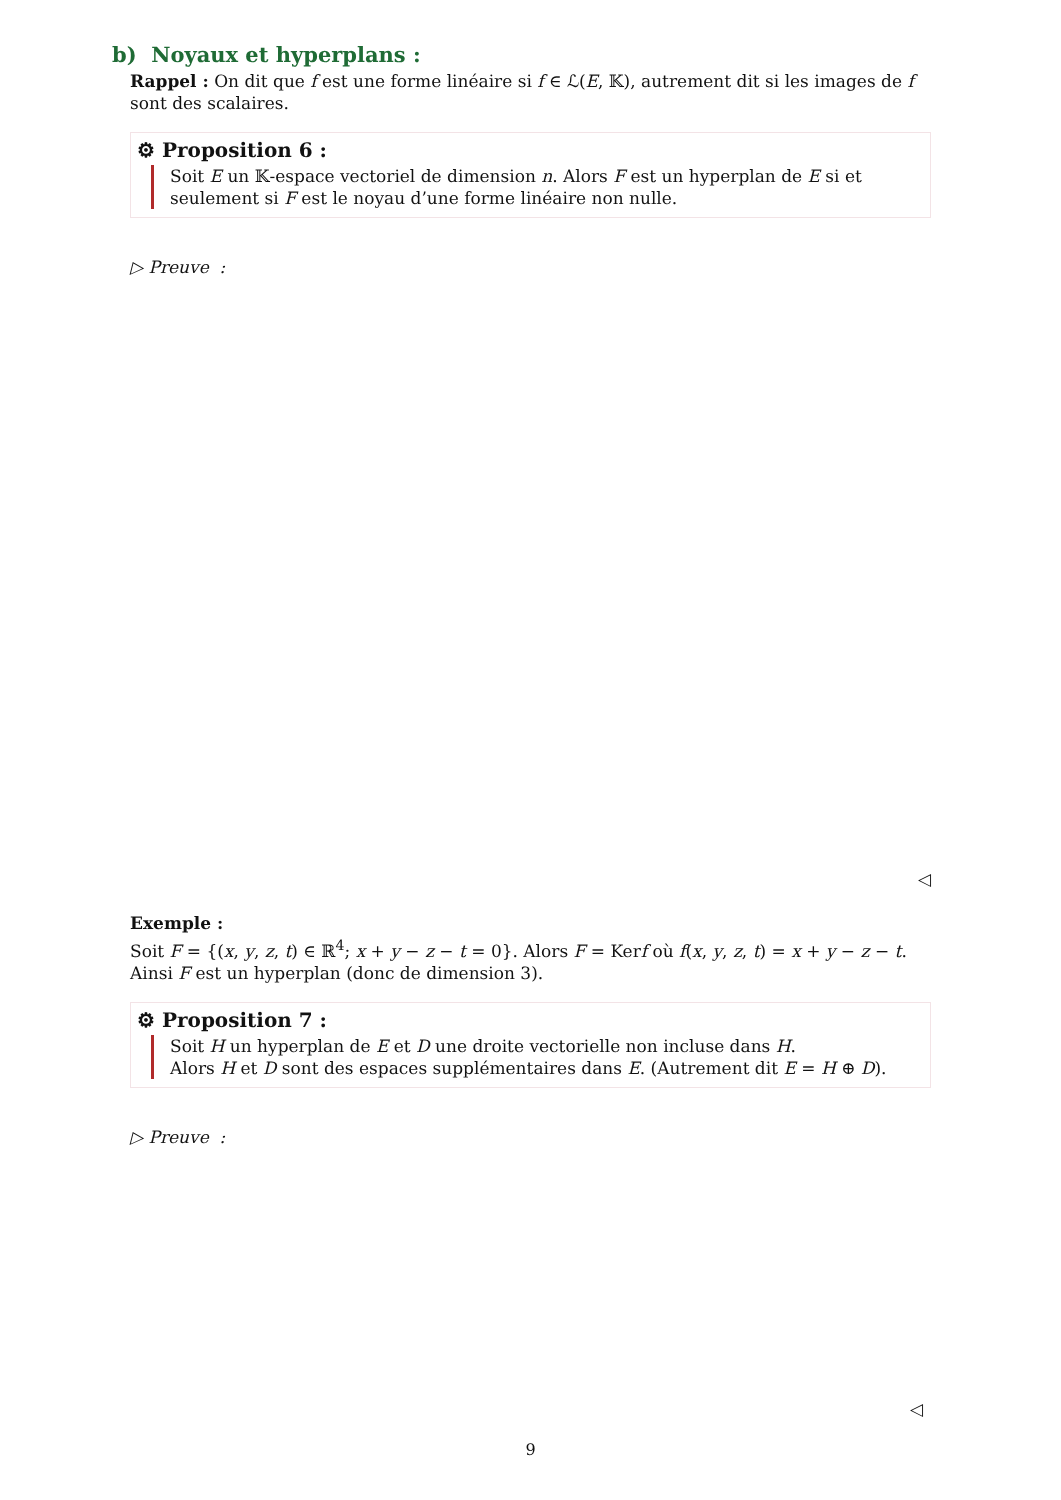b) Noyaux et hyperplans :
Rappel : On dit que f est une forme linéaire si f ∈ ℒ(E, 𝕂), autrement dit si les images de f sont des scalaires.
⚙ Proposition 6 :
Soit E un 𝕂-espace vectoriel de dimension n. Alors F est un hyperplan de E si et seulement si F est le noyau d’une forme linéaire non nulle.
▷ Preuve :
◁
Exemple :
Soit F = {(x, y, z, t) ∈ ℝ<sup>4</sup>; x + y − z − t = 0}. Alors F = Kerf où f(x, y, z, t) = x + y − z − t.
Ainsi F est un hyperplan (donc de dimension 3).
⚙ Proposition 7 :
Soit H un hyperplan de E et D une droite vectorielle non incluse dans H.
Alors H et D sont des espaces supplémentaires dans E. (Autrement dit E = H ⊕ D).
▷ Preuve :
◁
9